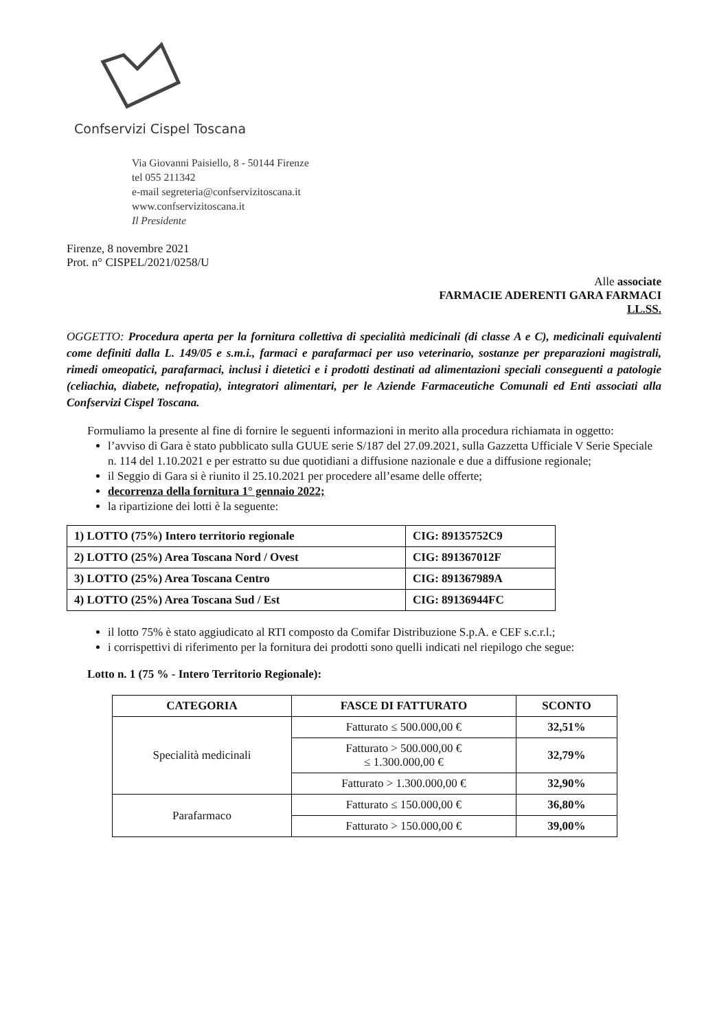Confservizi Cispel Toscana
Via Giovanni Paisiello, 8 - 50144 Firenze
tel 055 211342
e-mail segreteria@confservizitoscana.it
www.confservizitoscana.it
Il Presidente
Firenze, 8 novembre 2021
Prot. n° CISPEL/2021/0258/U
Alle associate
FARMACIE ADERENTI GARA FARMACI
LL.SS.
OGGETTO: Procedura aperta per la fornitura collettiva di specialità medicinali (di classe A e C), medicinali equivalenti come definiti dalla L. 149/05 e s.m.i., farmaci e parafarmaci per uso veterinario, sostanze per preparazioni magistrali, rimedi omeopatici, parafarmaci, inclusi i dietetici e i prodotti destinati ad alimentazioni speciali conseguenti a patologie (celiachia, diabete, nefropatia), integratori alimentari, per le Aziende Farmaceutiche Comunali ed Enti associati alla Confservizi Cispel Toscana.
Formuliamo la presente al fine di fornire le seguenti informazioni in merito alla procedura richiamata in oggetto:
l’avviso di Gara è stato pubblicato sulla GUUE serie S/187 del 27.09.2021, sulla Gazzetta Ufficiale V Serie Speciale n. 114 del 1.10.2021 e per estratto su due quotidiani a diffusione nazionale e due a diffusione regionale;
il Seggio di Gara si è riunito il 25.10.2021 per procedere all’esame delle offerte;
decorrenza della fornitura 1° gennaio 2022;
la ripartizione dei lotti è la seguente:
| 1) LOTTO (75%) Intero territorio regionale | CIG: 89135752C9 |
| 2) LOTTO (25%) Area Toscana Nord / Ovest | CIG: 891367012F |
| 3) LOTTO (25%) Area Toscana Centro | CIG: 891367989A |
| 4) LOTTO (25%) Area Toscana Sud / Est | CIG: 89136944FC |
il lotto 75% è stato aggiudicato al RTI composto da Comifar Distribuzione S.p.A. e CEF s.c.r.l.;
i corrispettivi di riferimento per la fornitura dei prodotti sono quelli indicati nel riepilogo che segue:
Lotto n. 1 (75 % - Intero Territorio Regionale):
| CATEGORIA | FASCE DI FATTURATO | SCONTO |
| --- | --- | --- |
| Specialità medicinali | Fatturato ≤ 500.000,00 € | 32,51% |
| | Fatturato > 500.000,00 € ≤ 1.300.000,00 € | 32,79% |
| | Fatturato > 1.300.000,00 € | 32,90% |
| Parafarmaco | Fatturato ≤ 150.000,00 € | 36,80% |
| | Fatturato > 150.000,00 € | 39,00% |